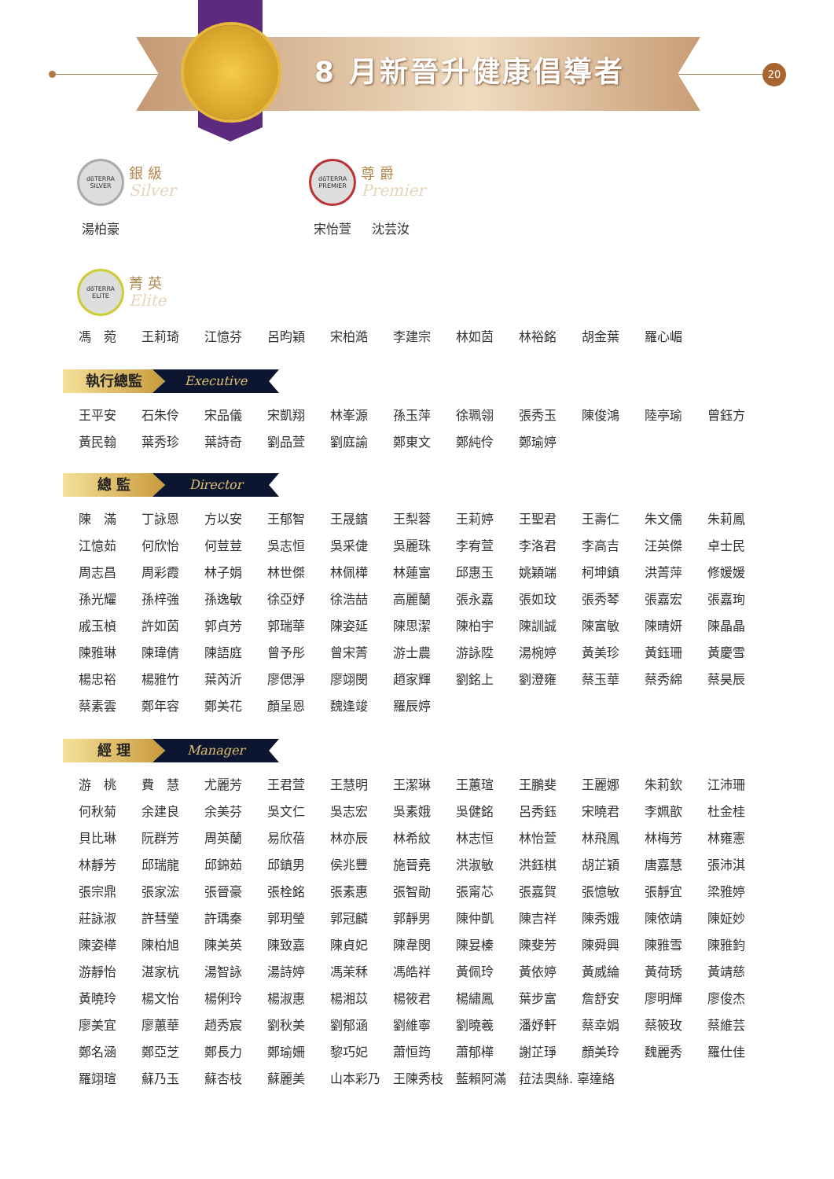8 月新晉升健康倡導者 20
dōTERRA SILVER
銀 級
Silver
湯柏豪
dōTERRA PREMIER
尊 爵
Premier
宋怡萱 沈芸汝
dōTERRA ELITE
菁 英
Elite
| 馮 菀 | 王莉琦 | 江憶芬 | 呂昀穎 | 宋柏澔 | 李建宗 | 林如茵 | 林裕銘 | 胡金葉 | 羅心嵋 |
執行總監 Executive
| 王平安 | 石朱伶 | 宋品儀 | 宋凱翔 | 林峯源 | 孫玉萍 | 徐珮翎 | 張秀玉 | 陳俊鴻 | 陸亭瑜 | 曾鈺方 |
| 黃民翰 | 葉秀珍 | 葉詩奇 | 劉品萱 | 劉庭諭 | 鄭東文 | 鄭純伶 | 鄭瑜婷 | | | |
總 監 Director
| 陳 滿 | 丁詠恩 | 方以安 | 王郁智 | 王晟鑌 | 王梨蓉 | 王莉婷 | 王聖君 | 王壽仁 | 朱文儒 | 朱莉鳳 |
| 江憶茹 | 何欣怡 | 何荳荳 | 吳志恒 | 吳采倢 | 吳麗珠 | 李宥萱 | 李洛君 | 李高吉 | 汪英傑 | 卓士民 |
| 周志昌 | 周彩霞 | 林子娟 | 林世傑 | 林佩樺 | 林蓮富 | 邱惠玉 | 姚穎端 | 柯坤鎮 | 洪菁萍 | 修媛媛 |
| 孫光耀 | 孫梓強 | 孫逸敏 | 徐亞妤 | 徐浩喆 | 高麗蘭 | 張永嘉 | 張如玟 | 張秀琴 | 張嘉宏 | 張嘉珣 |
| 戚玉楨 | 許如茵 | 郭貞芳 | 郭瑞華 | 陳姿延 | 陳思潔 | 陳柏宇 | 陳訓誠 | 陳富敏 | 陳晴妍 | 陳晶晶 |
| 陳雅琳 | 陳瑋倩 | 陳語庭 | 曾予彤 | 曾宋菁 | 游士農 | 游詠陞 | 湯椀婷 | 黃美珍 | 黃鈺珊 | 黃慶雪 |
| 楊忠裕 | 楊雅竹 | 葉芮沂 | 廖偲淨 | 廖翊閔 | 趙家輝 | 劉銘上 | 劉澄雍 | 蔡玉華 | 蔡秀綿 | 蔡昊辰 |
| 蔡素雲 | 鄭年容 | 鄭美花 | 顏呈恩 | 魏逢竣 | 羅辰婷 | | | | | |
經 理 Manager
| 游 桃 | 費 慧 | 尤麗芳 | 王君萱 | 王慧明 | 王潔琳 | 王蕙瑄 | 王鵬斐 | 王麗娜 | 朱莉欽 | 江沛珊 |
| 何秋菊 | 余建良 | 余美芬 | 吳文仁 | 吳志宏 | 吳素娥 | 吳健銘 | 呂秀鈺 | 宋曉君 | 李姵歆 | 杜金桂 |
| 貝比琳 | 阮群芳 | 周英蘭 | 易欣蓓 | 林亦辰 | 林希紋 | 林志恒 | 林怡萱 | 林飛鳳 | 林梅芳 | 林雍憲 |
| 林靜芳 | 邱瑞龍 | 邱錦茹 | 邱鎮男 | 侯兆豐 | 施晉堯 | 洪淑敏 | 洪鈺棋 | 胡芷穎 | 唐嘉慧 | 張沛淇 |
| 張宗鼎 | 張家浤 | 張晉豪 | 張栓銘 | 張素惠 | 張智勛 | 張甯芯 | 張嘉賀 | 張憶敏 | 張靜宜 | 梁雅婷 |
| 莊詠淑 | 許彗瑩 | 許瑀秦 | 郭玥瑩 | 郭冠麟 | 郭靜男 | 陳仲凱 | 陳吉祥 | 陳秀娥 | 陳依靖 | 陳姃妙 |
| 陳姿樺 | 陳柏旭 | 陳美英 | 陳致嘉 | 陳貞妃 | 陳韋閔 | 陳妟榛 | 陳斐芳 | 陳舜興 | 陳雅雪 | 陳雅鈞 |
| 游靜怡 | 湛家杭 | 湯智詠 | 湯詩婷 | 馮茉秝 | 馮皓祥 | 黃佩玲 | 黃依婷 | 黃威綸 | 黃荷琇 | 黃靖慈 |
| 黃曉玲 | 楊文怡 | 楊俐玲 | 楊淑惠 | 楊湘苡 | 楊筱君 | 楊繡鳳 | 葉步富 | 詹舒安 | 廖明輝 | 廖俊杰 |
| 廖美宜 | 廖蕙華 | 趙秀宸 | 劉秋美 | 劉郁涵 | 劉維寧 | 劉曉羲 | 潘妤軒 | 蔡幸娟 | 蔡筱玫 | 蔡維芸 |
| 鄭名涵 | 鄭亞芝 | 鄭長力 | 鄭瑜姍 | 黎巧妃 | 蕭恒筠 | 蕭郁樺 | 謝芷琤 | 顏美玲 | 魏麗秀 | 羅仕佳 |
| 羅翊瑄 | 蘇乃玉 | 蘇杏枝 | 蘇麗美 | 山本彩乃 | 王陳秀枝 | 藍賴阿滿 | 菈法奧絲. 辜達絡 | | | |